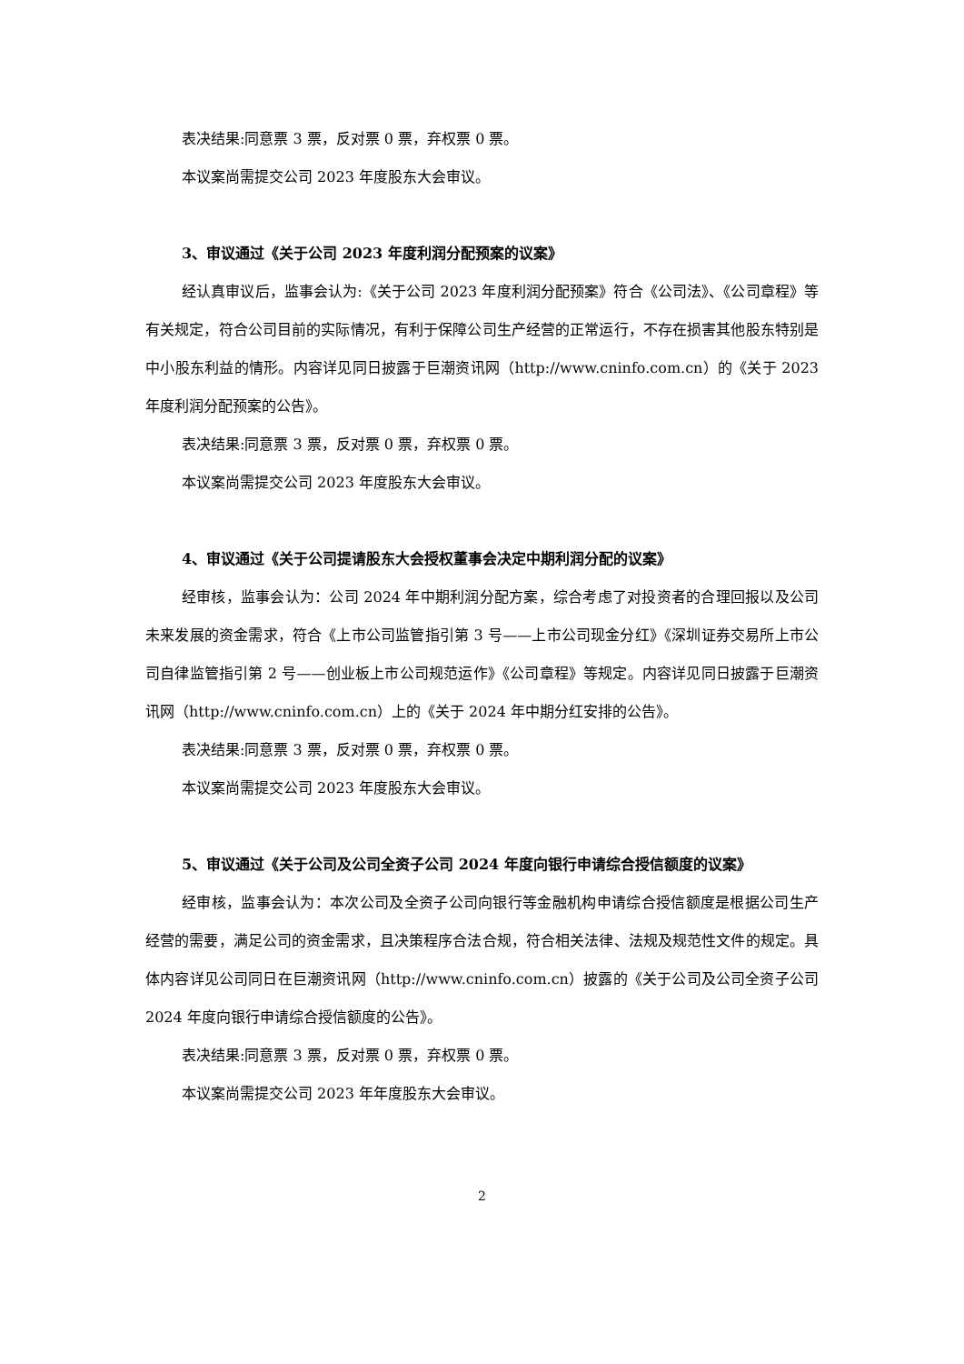表决结果:同意票 3 票，反对票 0 票，弃权票 0 票。
本议案尚需提交公司 2023 年度股东大会审议。
3、审议通过《关于公司 2023 年度利润分配预案的议案》
经认真审议后，监事会认为:《关于公司 2023 年度利润分配预案》符合《公司法》、《公司章程》等有关规定，符合公司目前的实际情况，有利于保障公司生产经营的正常运行，不存在损害其他股东特别是中小股东利益的情形。内容详见同日披露于巨潮资讯网（http://www.cninfo.com.cn）的《关于 2023 年度利润分配预案的公告》。
表决结果:同意票 3 票，反对票 0 票，弃权票 0 票。
本议案尚需提交公司 2023 年度股东大会审议。
4、审议通过《关于公司提请股东大会授权董事会决定中期利润分配的议案》
经审核，监事会认为：公司 2024 年中期利润分配方案，综合考虑了对投资者的合理回报以及公司未来发展的资金需求，符合《上市公司监管指引第 3 号——上市公司现金分红》《深圳证券交易所上市公司自律监管指引第 2 号——创业板上市公司规范运作》《公司章程》等规定。内容详见同日披露于巨潮资讯网（http://www.cninfo.com.cn）上的《关于 2024 年中期分红安排的公告》。
表决结果:同意票 3 票，反对票 0 票，弃权票 0 票。
本议案尚需提交公司 2023 年度股东大会审议。
5、审议通过《关于公司及公司全资子公司 2024 年度向银行申请综合授信额度的议案》
经审核，监事会认为：本次公司及全资子公司向银行等金融机构申请综合授信额度是根据公司生产经营的需要，满足公司的资金需求，且决策程序合法合规，符合相关法律、法规及规范性文件的规定。具体内容详见公司同日在巨潮资讯网（http://www.cninfo.com.cn）披露的《关于公司及公司全资子公司 2024 年度向银行申请综合授信额度的公告》。
表决结果:同意票 3 票，反对票 0 票，弃权票 0 票。
本议案尚需提交公司 2023 年年度股东大会审议。
2